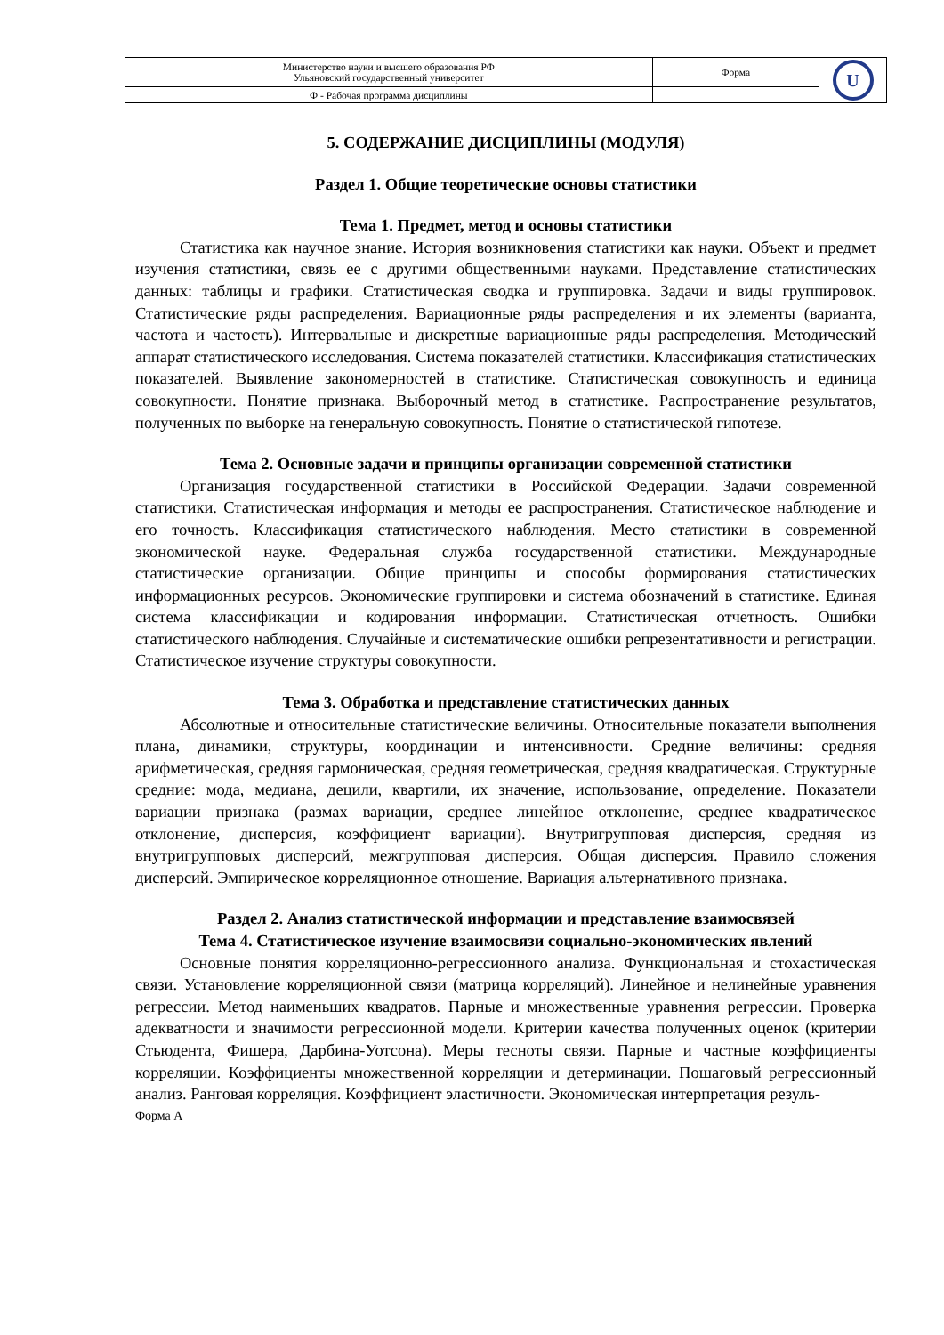| Министерство науки и высшего образования РФ Ульяновский государственный университет | Форма | U |
| Ф - Рабочая программа дисциплины | | |
5. СОДЕРЖАНИЕ ДИСЦИПЛИНЫ (МОДУЛЯ)
Раздел 1. Общие теоретические основы статистики
Тема 1. Предмет, метод и основы статистики
Статистика как научное знание. История возникновения статистики как науки. Объект и предмет изучения статистики, связь ее с другими общественными науками. Представление статистических данных: таблицы и графики. Статистическая сводка и группировка. Задачи и виды группировок. Статистические ряды распределения. Вариационные ряды распределения и их элементы (варианта, частота и частость). Интервальные и дискретные вариационные ряды распределения. Методический аппарат статистического исследования. Система показателей статистики. Классификация статистических показателей. Выявление закономерностей в статистике. Статистическая совокупность и единица совокупности. Понятие признака. Выборочный метод в статистике. Распространение результатов, полученных по выборке на генеральную совокупность. Понятие о статистической гипотезе.
Тема 2. Основные задачи и принципы организации современной статистики
Организация государственной статистики в Российской Федерации. Задачи современной статистики. Статистическая информация и методы ее распространения. Статистическое наблюдение и его точность. Классификация статистического наблюдения. Место статистики в современной экономической науке. Федеральная служба государственной статистики. Международные статистические организации. Общие принципы и способы формирования статистических информационных ресурсов. Экономические группировки и система обозначений в статистике. Единая система классификации и кодирования информации. Статистическая отчетность. Ошибки статистического наблюдения. Случайные и систематические ошибки репрезентативности и регистрации. Статистическое изучение структуры совокупности.
Тема 3. Обработка и представление статистических данных
Абсолютные и относительные статистические величины. Относительные показатели выполнения плана, динамики, структуры, координации и интенсивности. Средние величины: средняя арифметическая, средняя гармоническая, средняя геометрическая, средняя квадратическая. Структурные средние: мода, медиана, децили, квартили, их значение, использование, определение. Показатели вариации признака (размах вариации, среднее линейное отклонение, среднее квадратическое отклонение, дисперсия, коэффициент вариации). Внутригрупповая дисперсия, средняя из внутригрупповых дисперсий, межгрупповая дисперсия. Общая дисперсия. Правило сложения дисперсий. Эмпирическое корреляционное отношение. Вариация альтернативного признака.
Раздел 2. Анализ статистической информации и представление взаимосвязей
Тема 4. Статистическое изучение взаимосвязи социально-экономических явлений
Основные понятия корреляционно-регрессионного анализа. Функциональная и стохастическая связи. Установление корреляционной связи (матрица корреляций). Линейное и нелинейные уравнения регрессии. Метод наименьших квадратов. Парные и множественные уравнения регрессии. Проверка адекватности и значимости регрессионной модели. Критерии качества полученных оценок (критерии Стьюдента, Фишера, Дарбина-Уотсона). Меры тесноты связи. Парные и частные коэффициенты корреляции. Коэффициенты множественной корреляции и детерминации. Пошаговый регрессионный анализ. Ранговая корреляция. Коэффициент эластичности. Экономическая интерпретация резуль-
Форма А